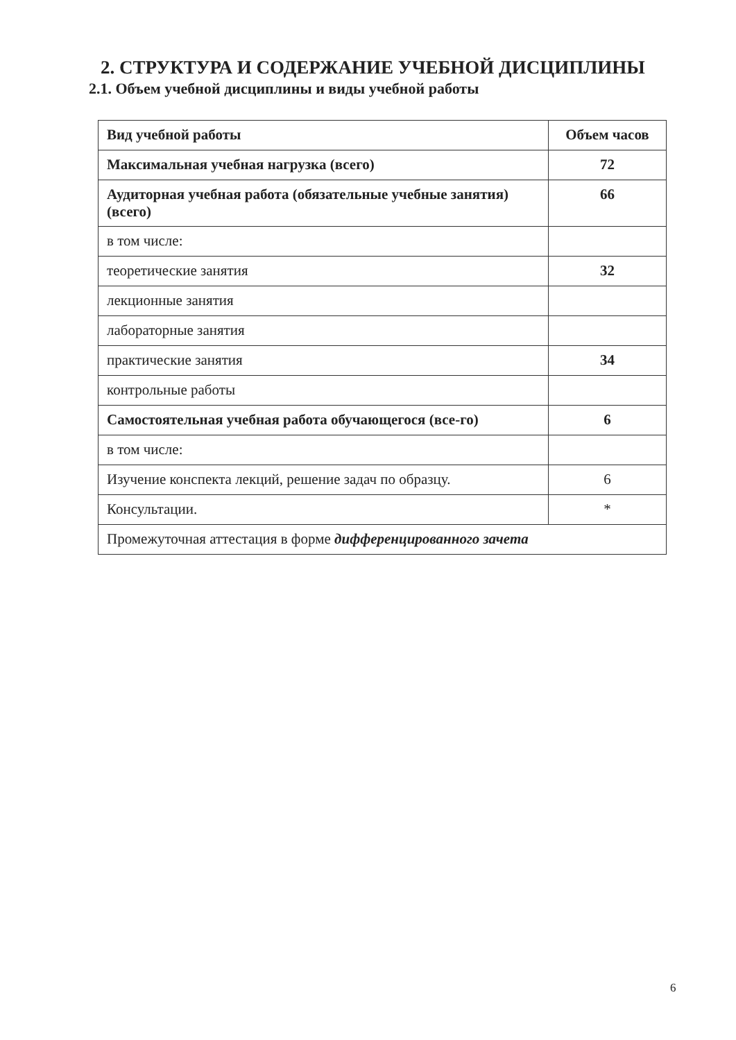2. СТРУКТУРА И СОДЕРЖАНИЕ УЧЕБНОЙ ДИСЦИПЛИНЫ
2.1. Объем учебной дисциплины и виды учебной работы
| Вид учебной работы | Объем часов |
| --- | --- |
| Максимальная учебная нагрузка (всего) | 72 |
| Аудиторная учебная работа (обязательные учебные занятия) (всего) | 66 |
| в том числе: | |
| теоретические занятия | 32 |
| лекционные занятия | |
| лабораторные занятия | |
| практические занятия | 34 |
| контрольные работы | |
| Самостоятельная учебная работа обучающегося (все-го) | 6 |
| в том числе: | |
| Изучение конспекта лекций, решение задач по образцу. | 6 |
| Консультации. | * |
| Промежуточная аттестация в форме дифференцированного зачета | |
6